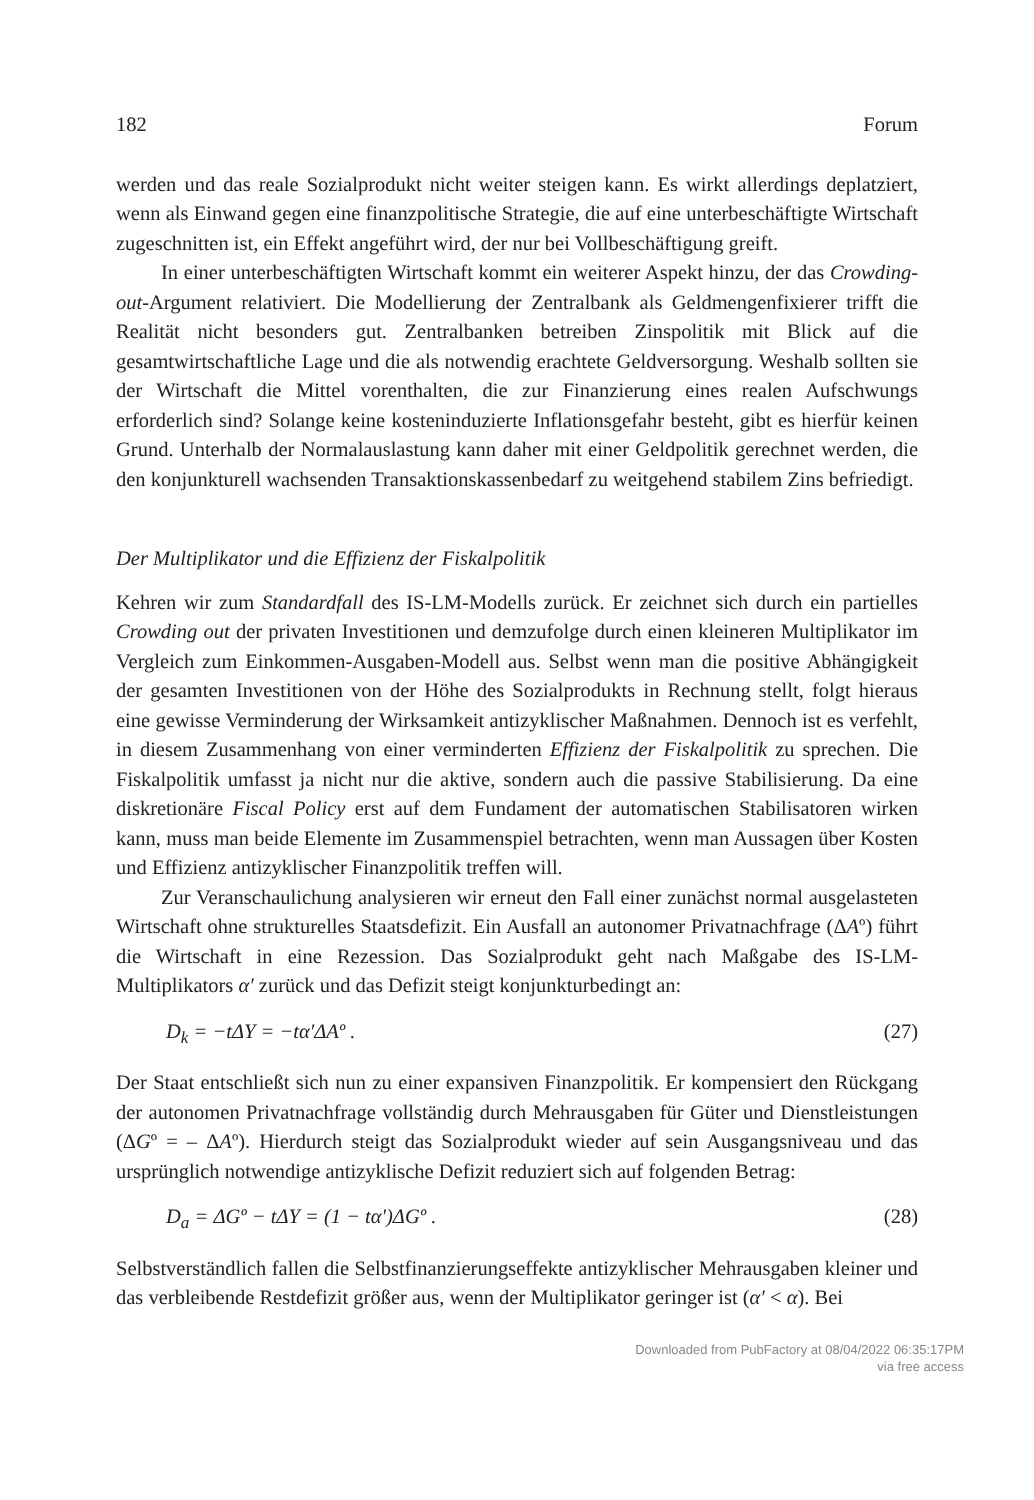182 Forum
werden und das reale Sozialprodukt nicht weiter steigen kann. Es wirkt allerdings deplatziert, wenn als Einwand gegen eine finanzpolitische Strategie, die auf eine unterbeschäftigte Wirtschaft zugeschnitten ist, ein Effekt angeführt wird, der nur bei Vollbeschäftigung greift.
In einer unterbeschäftigten Wirtschaft kommt ein weiterer Aspekt hinzu, der das Crowding-out-Argument relativiert. Die Modellierung der Zentralbank als Geldmengenfixierer trifft die Realität nicht besonders gut. Zentralbanken betreiben Zinspolitik mit Blick auf die gesamtwirtschaftliche Lage und die als notwendig erachtete Geldversorgung. Weshalb sollten sie der Wirtschaft die Mittel vorenthalten, die zur Finanzierung eines realen Aufschwungs erforderlich sind? Solange keine kosteninduzierte Inflationsgefahr besteht, gibt es hierfür keinen Grund. Unterhalb der Normalauslastung kann daher mit einer Geldpolitik gerechnet werden, die den konjunkturell wachsenden Transaktionskassenbedarf zu weitgehend stabilem Zins befriedigt.
Der Multiplikator und die Effizienz der Fiskalpolitik
Kehren wir zum Standardfall des IS-LM-Modells zurück. Er zeichnet sich durch ein partielles Crowding out der privaten Investitionen und demzufolge durch einen kleineren Multiplikator im Vergleich zum Einkommen-Ausgaben-Modell aus. Selbst wenn man die positive Abhängigkeit der gesamten Investitionen von der Höhe des Sozialprodukts in Rechnung stellt, folgt hieraus eine gewisse Verminderung der Wirksamkeit antizyklischer Maßnahmen. Dennoch ist es verfehlt, in diesem Zusammenhang von einer verminderten Effizienz der Fiskalpolitik zu sprechen. Die Fiskalpolitik umfasst ja nicht nur die aktive, sondern auch die passive Stabilisierung. Da eine diskretionäre Fiscal Policy erst auf dem Fundament der automatischen Stabilisatoren wirken kann, muss man beide Elemente im Zusammenspiel betrachten, wenn man Aussagen über Kosten und Effizienz antizyklischer Finanzpolitik treffen will.
Zur Veranschaulichung analysieren wir erneut den Fall einer zunächst normal ausgelasteten Wirtschaft ohne strukturelles Staatsdefizit. Ein Ausfall an autonomer Privatnachfrage (ΔAº) führt die Wirtschaft in eine Rezession. Das Sozialprodukt geht nach Maßgabe des IS-LM-Multiplikators α′ zurück und das Defizit steigt konjunkturbedingt an:
D<sub>k</sub> = −tΔY = −tα′ΔAº . (27)
Der Staat entschließt sich nun zu einer expansiven Finanzpolitik. Er kompensiert den Rückgang der autonomen Privatnachfrage vollständig durch Mehrausgaben für Güter und Dienstleistungen (ΔGº = – ΔAº). Hierdurch steigt das Sozialprodukt wieder auf sein Ausgangsniveau und das ursprünglich notwendige antizyklische Defizit reduziert sich auf folgenden Betrag:
D<sub>a</sub> = ΔGº − tΔY = (1 − tα′)ΔGº . (28)
Selbstverständlich fallen die Selbstfinanzierungseffekte antizyklischer Mehrausgaben kleiner und das verbleibende Restdefizit größer aus, wenn der Multiplikator geringer ist (α′ < α). Bei
Downloaded from PubFactory at 08/04/2022 06:35:17PM
via free access